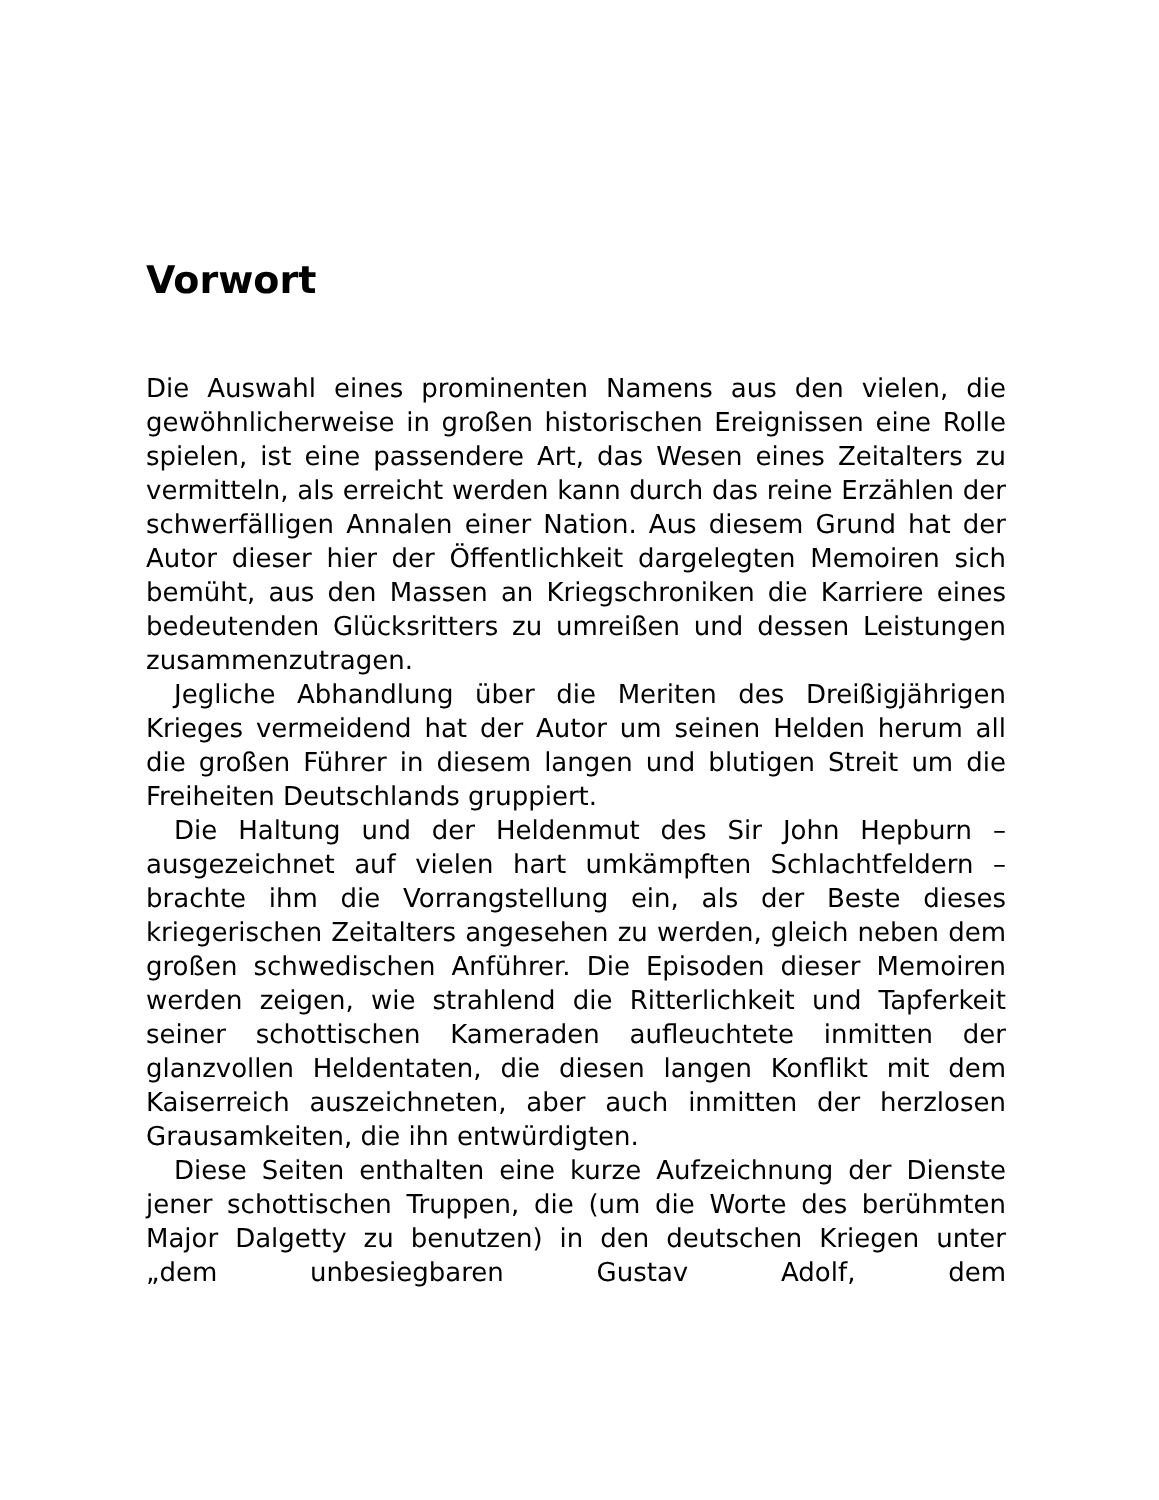Vorwort
Die Auswahl eines prominenten Namens aus den vielen, die gewöhnlicherweise in großen historischen Ereignissen eine Rolle spielen, ist eine passendere Art, das Wesen eines Zeitalters zu vermitteln, als erreicht werden kann durch das reine Erzählen der schwerfälligen Annalen einer Nation. Aus diesem Grund hat der Autor dieser hier der Öffentlichkeit dargelegten Memoiren sich bemüht, aus den Massen an Kriegschroniken die Karriere eines bedeutenden Glücksritters zu umreißen und dessen Leistungen zusammenzutragen.
Jegliche Abhandlung über die Meriten des Dreißigjährigen Krieges vermeidend hat der Autor um seinen Helden herum all die großen Führer in diesem langen und blutigen Streit um die Freiheiten Deutschlands gruppiert.
Die Haltung und der Heldenmut des Sir John Hepburn – ausgezeichnet auf vielen hart umkämpften Schlachtfeldern – brachte ihm die Vorrangstellung ein, als der Beste dieses kriegerischen Zeitalters angesehen zu werden, gleich neben dem großen schwedischen Anführer. Die Episoden dieser Memoiren werden zeigen, wie strahlend die Ritterlichkeit und Tapferkeit seiner schottischen Kameraden aufleuchtete inmitten der glanzvollen Heldentaten, die diesen langen Konflikt mit dem Kaiserreich auszeichneten, aber auch inmitten der herzlosen Grausamkeiten, die ihn entwürdigten.
Diese Seiten enthalten eine kurze Aufzeichnung der Dienste jener schottischen Truppen, die (um die Worte des berühmten Major Dalgetty zu benutzen) in den deutschen Kriegen unter „dem unbesiegbaren Gustav Adolf, dem